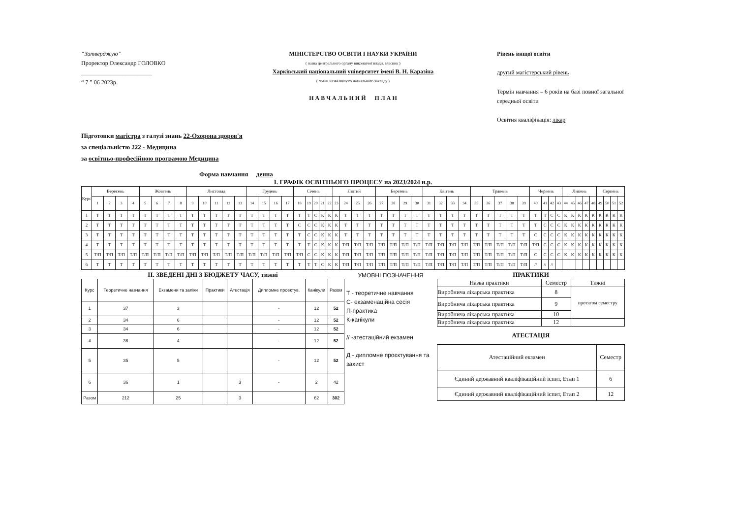“Затверджую”
Проректор Олександр ГОЛОВКО
________________________
“ 7 ” 06 2023р.
МІНІСТЕРСТВО ОСВІТИ І НАУКИ УКРАЇНИ
( назва центрального органу виконавчої влади, власник )
Харківський національний університет імені В. Н. Каразіна
( повна назва вищого навчального закладу )
Н А В Ч А Л Ь Н И Й П Л А Н
Рівень вищої освіти
другий магістерський рівень
Термін навчання – 6 років на базі повної загальної середньої освіти
Освітня кваліфікація: лікар
Підготовки магістра з галузі знань 22-Охорона здоров'я
за спеціальністю 222 - Медицина
за освітньо-професійною програмою Медицина
Форма навчання денна
І. ГРАФІК ОСВІТНЬОГО ПРОЦЕСУ на 2023/2024 н.р.
| Курс | Вересень | | | | Жовтень | | | | Листопад | | | | | Грудень | | | | Січень | | | | | Лютий | | | | Березень | | | | Квітень | | | | Травень | | | | | Червень | | | | Липень | | | | | Серпень | | | |
| --- | --- | --- | --- | --- | --- | --- | --- | --- | --- | --- | --- | --- | --- | --- | --- | --- | --- | --- | --- | --- | --- | --- | --- | --- | --- | --- | --- | --- | --- | --- | --- | --- | --- | --- | --- | --- | --- | --- | --- | --- | --- | --- | --- | --- | --- | --- | --- | --- | --- | --- | --- | --- |
| | 1 | 2 | 3 | 4 | 5 | 6 | 7 | 8 | 9 | 10 | 11 | 12 | 13 | 14 | 15 | 16 | 17 | 18 | 19 | 20 | 21 | 22 | 23 | 24 | 25 | 26 | 27 | 28 | 29 | 30 | 31 | 32 | 33 | 34 | 35 | 36 | 37 | 38 | 39 | 40 | 41 | 42 | 43 | 44 | 45 | 46 | 47 | 48 | 49 | 50 | 51 | 52 |
| 1 | Т | Т | Т | Т | Т | Т | Т | Т | Т | Т | Т | Т | Т | Т | Т | Т | Т | Т | Т | С | К | К | К | Т | Т | Т | Т | Т | Т | Т | Т | Т | Т | Т | Т | Т | Т | Т | Т | Т | Т | С | С | К | К | К | К | К | К | К | К | К |
| 2 | Т | Т | Т | Т | Т | Т | Т | Т | Т | Т | Т | Т | Т | Т | Т | Т | Т | С | С | С | К | К | К | Т | Т | Т | Т | Т | Т | Т | Т | Т | Т | Т | Т | Т | Т | Т | Т | Т | С | С | С | К | К | К | К | К | К | К | К | К |
| 3 | Т | Т | Т | Т | Т | Т | Т | Т | Т | Т | Т | Т | Т | Т | Т | Т | Т | Т | С | С | К | К | К | Т | Т | Т | Т | Т | Т | Т | Т | Т | Т | Т | Т | Т | Т | Т | Т | С | С | С | С | К | К | К | К | К | К | К | К | К |
| 4 | Т | Т | Т | Т | Т | Т | Т | Т | Т | Т | Т | Т | Т | Т | Т | Т | Т | Т | Т | С | К | К | К | Т/П | Т/П | Т/П | Т/П | Т/П | Т/П | Т/П | Т/П | Т/П | Т/П | Т/П | Т/П | Т/П | Т/П | Т/П | Т/П | Т/П | С | С | С | К | К | К | К | К | К | К | К | К |
| 5 | Т/П | Т/П | Т/П | Т/П | Т/П | Т/П | Т/П | Т/П | Т/П | Т/П | Т/П | Т/П | Т/П | Т/П | Т/П | Т/П | Т/П | Т/П | С | С | К | К | К | Т/П | Т/П | Т/П | Т/П | Т/П | Т/П | Т/П | Т/П | Т/П | Т/П | Т/П | Т/П | Т/П | Т/П | Т/П | Т/П | С | С | С | С | К | К | К | К | К | К | К | К | К |
| 6 | Т | Т | Т | Т | Т | Т | Т | Т | Т | Т | Т | Т | Т | Т | Т | Т | Т | Т | Т | Т | С | К | К | Т/П | Т/П | Т/П | Т/П | Т/П | Т/П | Т/П | Т/П | Т/П | Т/П | Т/П | Т/П | Т/П | Т/П | Т/П | Т/П | // | // | // | | | | | | | | | | |
ІІ. ЗВЕДЕНІ ДНІ З БЮДЖЕТУ ЧАСУ, тижні
| Курс | Теоретичне навчання | Екзамени та заліки | Практики | Атестація | Дипломне проектув. | Канікули | Разом |
| --- | --- | --- | --- | --- | --- | --- | --- |
| 1 | 37 | 3 | | | - | 12 | 52 |
| 2 | 34 | 6 | | | - | 12 | 52 |
| 3 | 34 | 6 | | | - | 12 | 52 |
| 4 | 36 | 4 | | | - | 12 | 52 |
| 5 | 35 | 5 | | | - | 12 | 52 |
| 6 | 36 | 1 | | 3 | - | 2 | 42 |
| Разом | 212 | 25 | | 3 | | 62 | 302 |
УМОВНІ ПОЗНАЧЕННЯ
Т - теоретичне навчання
С- екзаменаційна сесія
П-практика
К-канікули
// -атестаційний екзамен
Д - дипломне проєктування та захист
ПРАКТИКИ
| Назва практики | Семестр | Тижні |
| --- | --- | --- |
| Виробнича лікарська практика | 8 | протягом семестру |
| Виробнича лікарська практика | 9 | |
| Виробнича лікарська практика | 10 | |
| Виробнича лікарська практика | 12 | |
АТЕСТАЦІЯ
| Атестаційний екзамен | Семестр |
| --- | --- |
| Єдиний державний кваліфікаційний іспит, Етап 1 | 6 |
| Єдиний державний кваліфікаційний іспит, Етап 2 | 12 |